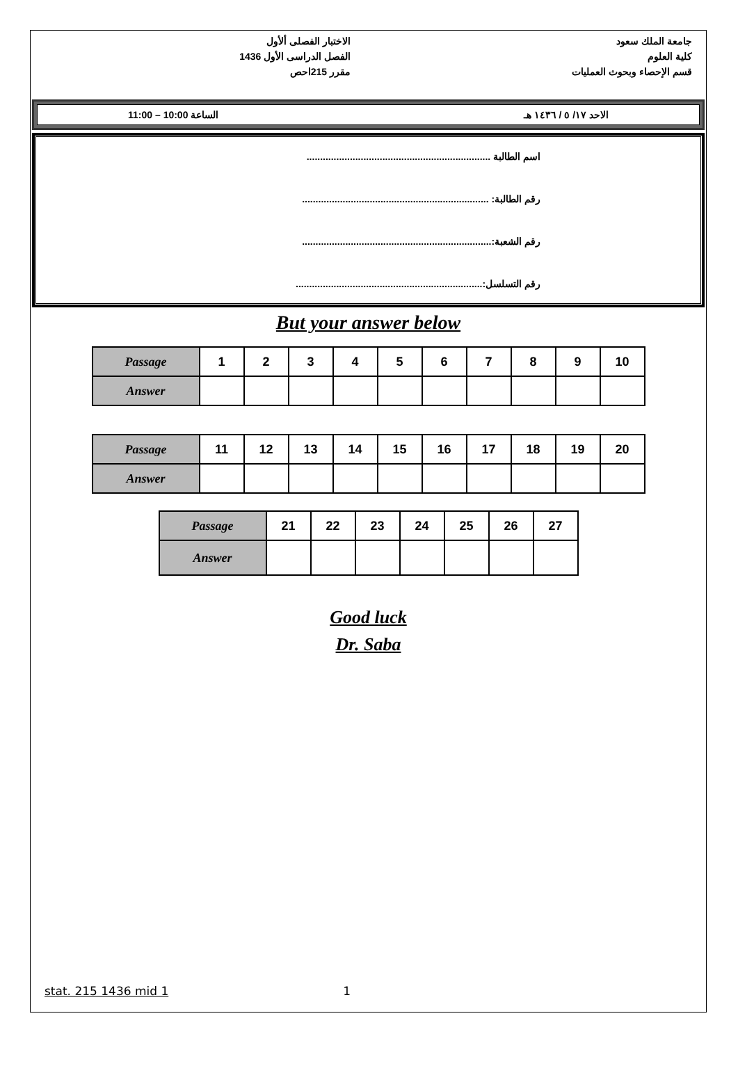الاختبار الفصلى ألأول
الفصل الدراسى الأول 1436
مقرر 215احص
جامعة الملك سعود
كلية العلوم
قسم الإحصاء وبحوث العمليات
الاحد ١٧/ ٥ / ١٤٣٦ هـ الساعة 10:00 – 11:00
اسم الطالبة ....................................................................
رقم الطالبة: .....................................................................
رقم الشعبة:......................................................................
رقم التسلسل:.....................................................................
But your answer below
| Passage | 1 | 2 | 3 | 4 | 5 | 6 | 7 | 8 | 9 | 10 |
| Answer | | | | | | | | | | |
| Passage | 11 | 12 | 13 | 14 | 15 | 16 | 17 | 18 | 19 | 20 |
| Answer | | | | | | | | | | |
| Passage | 21 | 22 | 23 | 24 | 25 | 26 | 27 |
| Answer | | | | | | | |
Good luck
Dr. Saba
stat. 215 1436 mid 1 1